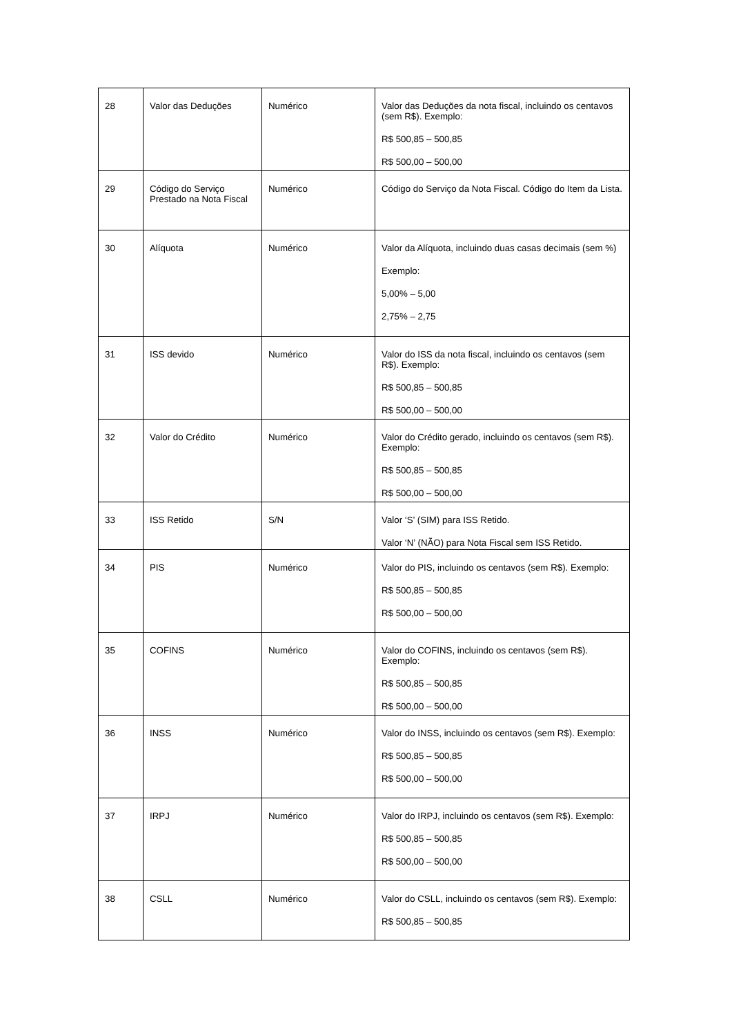| 28 | Valor das Deduções | Numérico | Valor das Deduções da nota fiscal, incluindo os centavos (sem R$). Exemplo: R$ 500,85 – 500,85 R$ 500,00 – 500,00 |
| 29 | Código do Serviço Prestado na Nota Fiscal | Numérico | Código do Serviço da Nota Fiscal. Código do Item da Lista. |
| 30 | Alíquota | Numérico | Valor da Alíquota, incluindo duas casas decimais (sem %) Exemplo: 5,00% – 5,00 2,75% – 2,75 |
| 31 | ISS devido | Numérico | Valor do ISS da nota fiscal, incluindo os centavos (sem R$). Exemplo: R$ 500,85 – 500,85 R$ 500,00 – 500,00 |
| 32 | Valor do Crédito | Numérico | Valor do Crédito gerado, incluindo os centavos (sem R$). Exemplo: R$ 500,85 – 500,85 R$ 500,00 – 500,00 |
| 33 | ISS Retido | S/N | Valor ‘S’ (SIM) para ISS Retido. Valor ‘N’ (NÃO) para Nota Fiscal sem ISS Retido. |
| 34 | PIS | Numérico | Valor do PIS, incluindo os centavos (sem R$). Exemplo: R$ 500,85 – 500,85 R$ 500,00 – 500,00 |
| 35 | COFINS | Numérico | Valor do COFINS, incluindo os centavos (sem R$). Exemplo: R$ 500,85 – 500,85 R$ 500,00 – 500,00 |
| 36 | INSS | Numérico | Valor do INSS, incluindo os centavos (sem R$). Exemplo: R$ 500,85 – 500,85 R$ 500,00 – 500,00 |
| 37 | IRPJ | Numérico | Valor do IRPJ, incluindo os centavos (sem R$). Exemplo: R$ 500,85 – 500,85 R$ 500,00 – 500,00 |
| 38 | CSLL | Numérico | Valor do CSLL, incluindo os centavos (sem R$). Exemplo: R$ 500,85 – 500,85 |